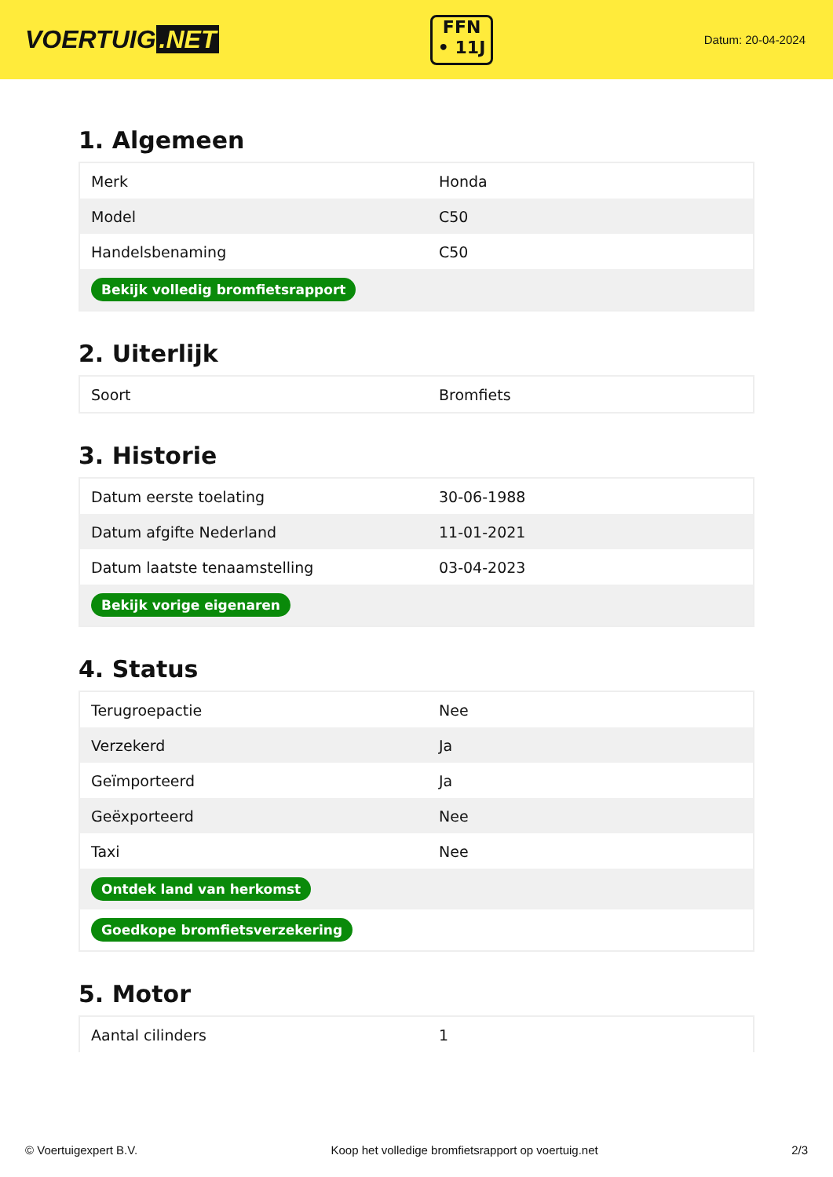VOERTUIG.NET
FFN
• 11J
Datum: 20-04-2024
1. Algemeen
| Merk | Honda |
| Model | C50 |
| Handelsbenaming | C50 |
| Bekijk volledig bromfietsrapport | |
2. Uiterlijk
| Soort | Bromfiets |
3. Historie
| Datum eerste toelating | 30-06-1988 |
| Datum afgifte Nederland | 11-01-2021 |
| Datum laatste tenaamstelling | 03-04-2023 |
| Bekijk vorige eigenaren | |
4. Status
| Terugroepactie | Nee |
| Verzekerd | Ja |
| Geïmporteerd | Ja |
| Geëxporteerd | Nee |
| Taxi | Nee |
| Ontdek land van herkomst | |
| Goedkope bromfietsverzekering | |
5. Motor
| Aantal cilinders | 1 |
© Voertuigexpert B.V. Koop het volledige bromfietsrapport op voertuig.net 2/3